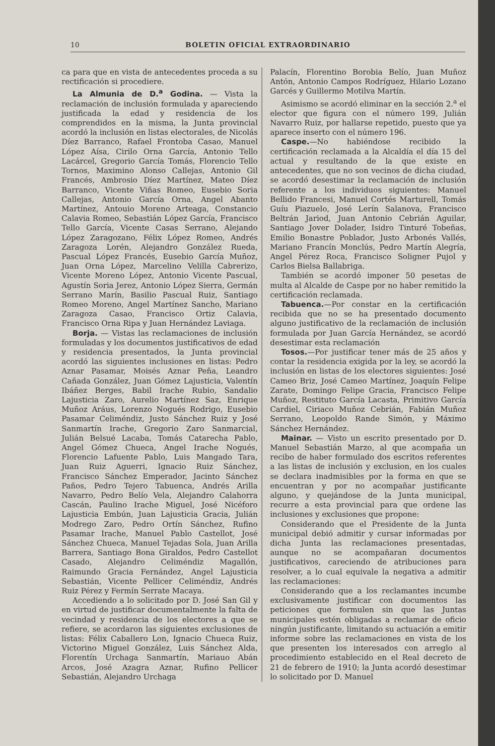10 BOLETIN OFICIAL EXTRAORDINARIO
ca para que en vista de antecedentes proceda a su rectificación si procediere.
La Almunia de D.<sup>a</sup> Godina. — Vista la reclamación de inclusión formulada y apareciendo justificada la edad y residencia de los comprendidos en la misma, la Junta provincial acordó la inclusión en listas electorales, de Nicolás Díez Barranco, Rafael Frontoba Casao, Manuel López Aísa, Cirilo Orna García, Antonio Tello Lacárcel, Gregorio García Tomás, Florencio Tello Tornos, Maximino Alonso Callejas, Antonio Gil Francés, Ambrosio Díez Martínez, Mateo Díez Barranco, Vicente Viñas Romeo, Eusebio Soria Callejas, Antonio García Orna, Angel Abanto Martínez, Antouio Moreno Arteaga, Constancio Calavia Romeo, Sebastián López García, Francisco Tello García, Vicente Casas Serrano, Alejando López Zaragozano, Félix López Romeo, Andrés Zaragoza Lorén, Alejandro González Rueda, Pascual López Francés, Eusebio García Muñoz, Juan Orna López, Marcelino Velilla Cabrerizo, Vicente Moreno López, Antonio Vicente Pascual, Agustín Soria Jerez, Antonio López Sierra, Germán Serrano Marín, Basilio Pascual Ruiz, Santiago Romeo Moreno, Angel Martínez Sancho, Mariano Zaragoza Casao, Francisco Ortiz Calavia, Francisco Orna Ripa y Juan Hernández Laviaga.
Borja. — Vistas las reclamaciones de inclusión formuladas y los documentos justificativos de edad y residencia presentados, la Junta provincial acordó las siguientes inclusiones en listas: Pedro Aznar Pasamar, Moisés Aznar Peña, Leandro Cañada González, Juan Gómez Lajusticia, Valentín Ibáñez Berges, Babil Irache Rubio, Sandalio Lajusticia Zaro, Aurelio Martínez Saz, Enrique Muñoz Aráus, Lorenzo Nogués Rodrigo, Eusebio Pasamar Celiméndiz, Justo Sánchez Ruiz y José Sanmartín Irache, Gregorio Zaro Sanmarcial, Julián Belsué Lacaba, Tomás Catarecha Pablo, Angel Gómez Chueca, Angel Irache Nogués, Florencio Lafuente Pablo, Luis Mangado Tara, Juan Ruiz Aguerri, Ignacio Ruiz Sánchez, Francisco Sánchez Emperador, Jacinto Sánchez Paños, Pedro Tejero Tabuenca, Andrés Arilla Navarro, Pedro Belío Vela, Alejandro Calahorra Cascán, Paulino Irache Miguel, José Nicéforo Lajusticia Embún, Juan Lajusticia Gracia, Julián Modrego Zaro, Pedro Ortín Sánchez, Rufino Pasamar Irache, Manuel Pablo Castellot, José Sánchez Chueca, Manuel Tejadas Sola, Juan Arilla Barrera, Santiago Bona Giraldos, Pedro Castellot Casado, Alejandro Celiméndiz Magallón, Raimundo Gracia Fernández, Angel Lajusticia Sebastián, Vicente Pellicer Celiméndiz, Andrés Ruiz Pérez y Fermín Serrate Macaya.
Accediendo a lo solicitado por D. José San Gil y en virtud de justificar documentalmente la falta de vecindad y residencia de los electores a que se refiere, se acordaron las siguientes exclusiones de listas: Félix Caballero Lon, Ignacio Chueca Ruiz, Victorino Miguel González, Luis Sánchez Alda, Florentín Urchaga Sanmartín, Mariauo Abán Arcos, José Azagra Aznar, Rufino Pellicer Sebastián, Alejandro Urchaga
Palacín, Florentino Borobia Belío, Juan Muñoz Antón, Antonio Campos Rodríguez, Hilario Lozano Garcés y Guillermo Motilva Martín.
Asimismo se acordó eliminar en la sección 2.<sup>a</sup> el elector que figura con el número 199, Julián Navarro Ruiz, por hallarse repetido, puesto que ya aparece inserto con el número 196.
Caspe.—No habiéndose recibido la certificación reclamada a la Alcaldía el día 15 del actual y resultando de la que existe en antecedentes, que no son vecinos de dicha ciudad, se acordó desestimar la reclamación de inclusión referente a los individuos siguientes: Manuel Bellido Francesi, Manuel Cortés Marturell, Tomás Guíu Piazuelo, José Lerín Salanova, Francisco Beltrán Jariod, Juan Antonio Cebrián Aguilar, Santiago Jover Dolader, Isidro Tinturé Tobeñas, Emilio Bonastre Poblador, Justo Arbonés Vallés, Mariano Francín Monclús, Pedro Martín Alegría, Angel Pérez Roca, Francisco Soligner Pujol y Carlos Bielsa Ballabriga.
También se acordó imponer 50 pesetas de multa al Alcalde de Caspe por no haber remitido la certificación reclamada.
Tabuenca.—Por constar en la certificación recibida que no se ha presentado documento alguno justificativo de la reclamación de inclusión formulada por Juan García Hernández, se acordó desestimar esta reclamación
Tosos.—Por justificar tener más de 25 años y contar la residencia exigida por la ley, se acordó la inclusión en listas de los electores siguientes: José Cameo Briz, José Cameo Martínez, Joaquín Felipe Zarate, Domingo Felipe Gracia, Francisco Felipe Muñoz, Restituto García Lacasta, Primitivo García Cardiel, Ciriaco Muñoz Cebrián, Fabián Muñoz Serrano, Leopoldo Rande Simón, y Máximo Sánchez Hernández.
Mainar. — Visto un escrito presentado por D. Manuel Sebastián Marzo, al que acompaña un recibo de haber formulado dos escritos referentes a las listas de inclusión y exclusion, en los cuales se declara inadmisibles por la forma en que se encuentran y por no acompañar justificante alguno, y quejándose de la Junta municipal, recurre a esta provincial para que ordene las inclusiones y exclusiones que propone:
Considerando que el Presidente de la Junta municipal debió admitir y cursar informadas por dicha Junta las reclamaciones presentadas, aunque no se acompañaran documentos justificativos, careciendo de atribuciones para resolver, a lo cual equivale la negativa a admitir las reclamaciones:
Considerando que a los reclamantes incumbe exclusivamente justificar con documentos las peticiones que formulen sin que las Juntas municipales estén obligadas a reclamar de oficio ningún justificante, limitando su actuación a emitir informe sobre las reclamaciones en vista de los que presenten los interesados con arreglo al procedimiento establecido en el Real decreto de 21 de febrero de 1910; la Junta acordó desestimar lo solicitado por D. Manuel